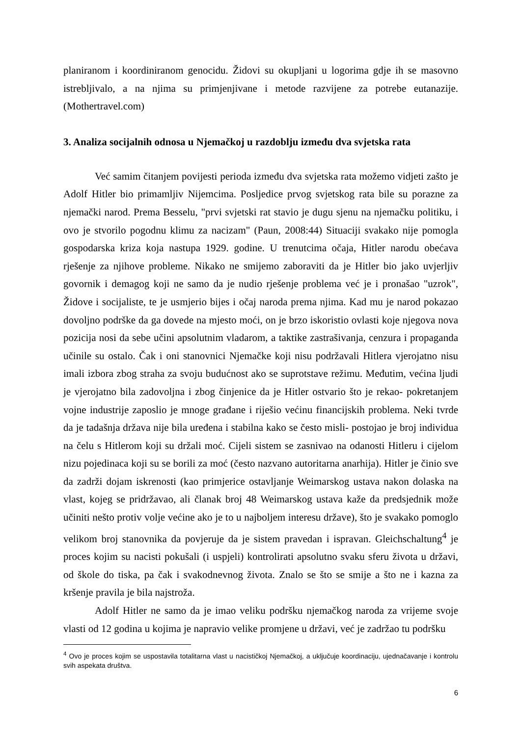planiranom i koordiniranom genocidu. Židovi su okupljani u logorima gdje ih se masovno istrebljivalo, a na njima su primjenjivane i metode razvijene za potrebe eutanazije. (Mothertravel.com)
3. Analiza socijalnih odnosa u Njemačkoj u razdoblju između dva svjetska rata
Već samim čitanjem povijesti perioda između dva svjetska rata možemo vidjeti zašto je Adolf Hitler bio primamljiv Nijemcima. Posljedice prvog svjetskog rata bile su porazne za njemački narod. Prema Besselu, "prvi svjetski rat stavio je dugu sjenu na njemačku politiku, i ovo je stvorilo pogodnu klimu za nacizam" (Paun, 2008:44) Situaciji svakako nije pomogla gospodarska kriza koja nastupa 1929. godine. U trenutcima očaja, Hitler narodu obećava rješenje za njihove probleme. Nikako ne smijemo zaboraviti da je Hitler bio jako uvjerljiv govornik i demagog koji ne samo da je nudio rješenje problema već je i pronašao "uzrok", Židove i socijaliste, te je usmjerio bijes i očaj naroda prema njima. Kad mu je narod pokazao dovoljno podrške da ga dovede na mjesto moći, on je brzo iskoristio ovlasti koje njegova nova pozicija nosi da sebe učini apsolutnim vladarom, a taktike zastrašivanja, cenzura i propaganda učinile su ostalo. Čak i oni stanovnici Njemačke koji nisu podržavali Hitlera vjerojatno nisu imali izbora zbog straha za svoju budućnost ako se suprotstave režimu. Međutim, većina ljudi je vjerojatno bila zadovoljna i zbog činjenice da je Hitler ostvario što je rekao- pokretanjem vojne industrije zaposlio je mnoge građane i riješio većinu financijskih problema. Neki tvrde da je tadašnja država nije bila uređena i stabilna kako se često misli- postojao je broj individua na čelu s Hitlerom koji su držali moć. Cijeli sistem se zasnivao na odanosti Hitleru i cijelom nizu pojedinaca koji su se borili za moć (često nazvano autoritarna anarhija). Hitler je činio sve da zadrži dojam iskrenosti (kao primjerice ostavljanje Weimarskog ustava nakon dolaska na vlast, kojeg se pridržavao, ali članak broj 48 Weimarskog ustava kaže da predsjednik može učiniti nešto protiv volje većine ako je to u najboljem interesu države), što je svakako pomoglo velikom broj stanovnika da povjeruje da je sistem pravedan i ispravan. Gleichschaltung<sup>4</sup> je proces kojim su nacisti pokušali (i uspjeli) kontrolirati apsolutno svaku sferu života u državi, od škole do tiska, pa čak i svakodnevnog života. Znalo se što se smije a što ne i kazna za kršenje pravila je bila najstroža.
Adolf Hitler ne samo da je imao veliku podršku njemačkog naroda za vrijeme svoje vlasti od 12 godina u kojima je napravio velike promjene u državi, već je zadržao tu podršku
<sup>4</sup> Ovo je proces kojim se uspostavila totalitarna vlast u nacističkoj Njemačkoj, a uključuje koordinaciju, ujednačavanje i kontrolu svih aspekata društva.
6